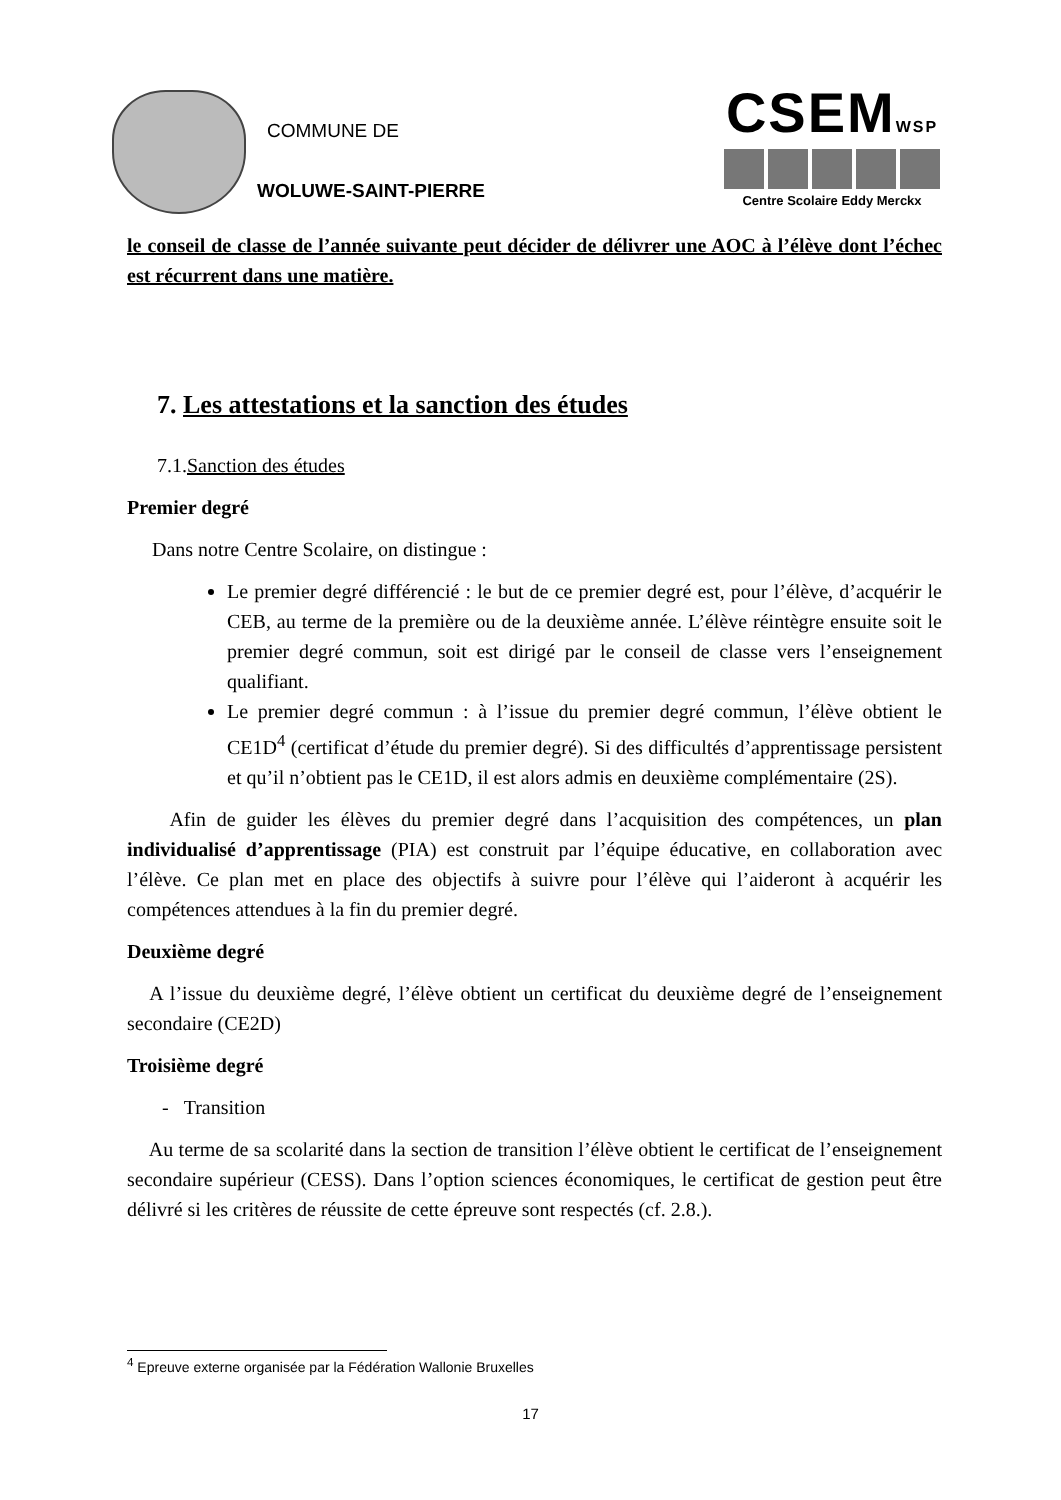COMMUNE DE
WOLUWE-SAINT-PIERRE
CSEMWSP
Centre Scolaire Eddy Merckx
le conseil de classe de l’année suivante peut décider de délivrer une AOC à l’élève dont l’échec est récurrent dans une matière.
7. Les attestations et la sanction des études
7.1.Sanction des études
Premier degré
Dans notre Centre Scolaire, on distingue :
Le premier degré différencié : le but de ce premier degré est, pour l’élève, d’acquérir le CEB, au terme de la première ou de la deuxième année. L’élève réintègre ensuite soit le premier degré commun, soit est dirigé par le conseil de classe vers l’enseignement qualifiant.
Le premier degré commun : à l’issue du premier degré commun, l’élève obtient le CE1D<sup>4</sup> (certificat d’étude du premier degré). Si des difficultés d’apprentissage persistent et qu’il n’obtient pas le CE1D, il est alors admis en deuxième complémentaire (2S).
Afin de guider les élèves du premier degré dans l’acquisition des compétences, un plan individualisé d’apprentissage (PIA) est construit par l’équipe éducative, en collaboration avec l’élève. Ce plan met en place des objectifs à suivre pour l’élève qui l’aideront à acquérir les compétences attendues à la fin du premier degré.
Deuxième degré
A l’issue du deuxième degré, l’élève obtient un certificat du deuxième degré de l’enseignement secondaire (CE2D)
Troisième degré
- Transition
Au terme de sa scolarité dans la section de transition l’élève obtient le certificat de l’enseignement secondaire supérieur (CESS). Dans l’option sciences économiques, le certificat de gestion peut être délivré si les critères de réussite de cette épreuve sont respectés (cf. 2.8.).
<sup>4</sup> Epreuve externe organisée par la Fédération Wallonie Bruxelles
17